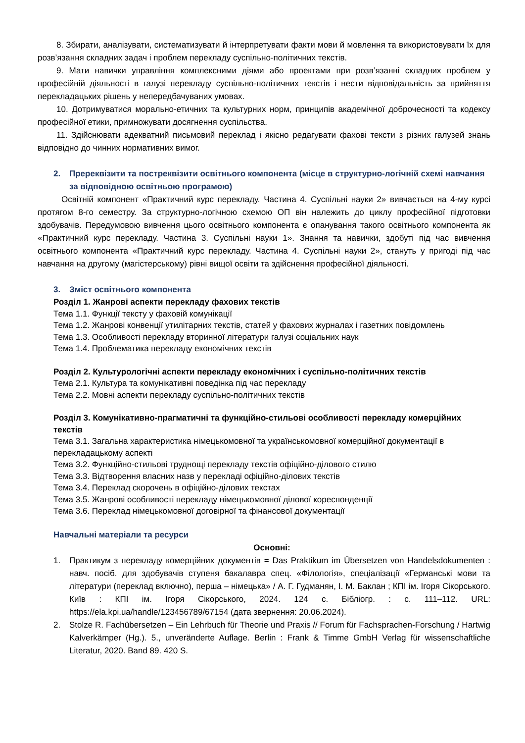8. Збирати, аналізувати, систематизувати й інтерпретувати факти мови й мовлення та використовувати їх для розв’язання складних задач і проблем перекладу суспільно-політичних текстів.
9. Мати навички управління комплексними діями або проектами при розв’язанні складних проблем у професійній діяльності в галузі перекладу суспільно-політичних текстів і нести відповідальність за прийняття перекладацьких рішень у непередбачуваних умовах.
10. Дотримуватися морально-етичних та культурних норм, принципів академічної доброчесності та кодексу професійної етики, примножувати досягнення суспільства.
11. Здійснювати адекватний письмовий переклад і якісно редагувати фахові тексти з різних галузей знань відповідно до чинних нормативних вимог.
2. Пререквізити та постреквізити освітнього компонента (місце в структурно-логічній схемі навчання за відповідною освітньою програмою)
Освітній компонент «Практичний курс перекладу. Частина 4. Суспільні науки 2» вивчається на 4-му курсі протягом 8-го семестру. За структурно-логічною схемою ОП він належить до циклу професійної підготовки здобувачів. Передумовою вивчення цього освітнього компонента є опанування такого освітнього компонента як «Практичний курс перекладу. Частина 3. Суспільні науки 1». Знання та навички, здобуті під час вивчення освітнього компонента «Практичний курс перекладу. Частина 4. Суспільні науки 2», стануть у пригоді під час навчання на другому (магістерському) рівні вищої освіти та здійснення професійної діяльності.
3. Зміст освітнього компонента
Розділ 1. Жанрові аспекти перекладу фахових текстів
Тема 1.1. Функції тексту у фаховій комунікації
Тема 1.2. Жанрові конвенції утилітарних текстів, статей у фахових журналах і газетних повідомлень
Тема 1.3. Особливості перекладу вторинної літератури галузі соціальних наук
Тема 1.4. Проблематика перекладу економічних текстів
Розділ 2. Культурологічні аспекти перекладу економічних і суспільно-політичних текстів
Тема 2.1. Культура та комунікативні поведінка під час перекладу
Тема 2.2. Мовні аспекти перекладу суспільно-політичних текстів
Розділ 3. Комунікативно-прагматичні та функційно-стильові особливості перекладу комерційних текстів
Тема 3.1. Загальна характеристика німецькомовної та українськомовної комерційної документації в перекладацькому аспекті
Тема 3.2. Функційно-стильові труднощі перекладу текстів офіційно-ділового стилю
Тема 3.3. Відтворення власних назв у перекладі офіційно-ділових текстів
Тема 3.4. Переклад скорочень в офіційно-ділових текстах
Тема 3.5. Жанрові особливості перекладу німецькомовної ділової кореспонденції
Тема 3.6. Переклад німецькомовної договірної та фінансової документації
Навчальні матеріали та ресурси
Основні:
1. Практикум з перекладу комерційних документів = Das Praktikum im Übersetzen von Handelsdokumenten : навч. посіб. для здобувачів ступеня бакалавра спец. «Філологія», спеціалізації «Германські мови та літератури (переклад включно), перша – німецька» / А. Г. Гудманян, І. М. Баклан ; КПІ ім. Ігоря Сікорського. Київ : КПІ ім. Ігоря Сікорського, 2024. 124 с. Бібліогр. : с. 111–112. URL: https://ela.kpi.ua/handle/123456789/67154 (дата звернення: 20.06.2024).
2. Stolze R. Fachübersetzen – Ein Lehrbuch für Theorie und Praxis // Forum für Fachsprachen-Forschung / Hartwig Kalverkämper (Hg.). 5., unveränderte Auflage. Berlin : Frank & Timme GmbH Verlag für wissenschaftliche Literatur, 2020. Band 89. 420 S.